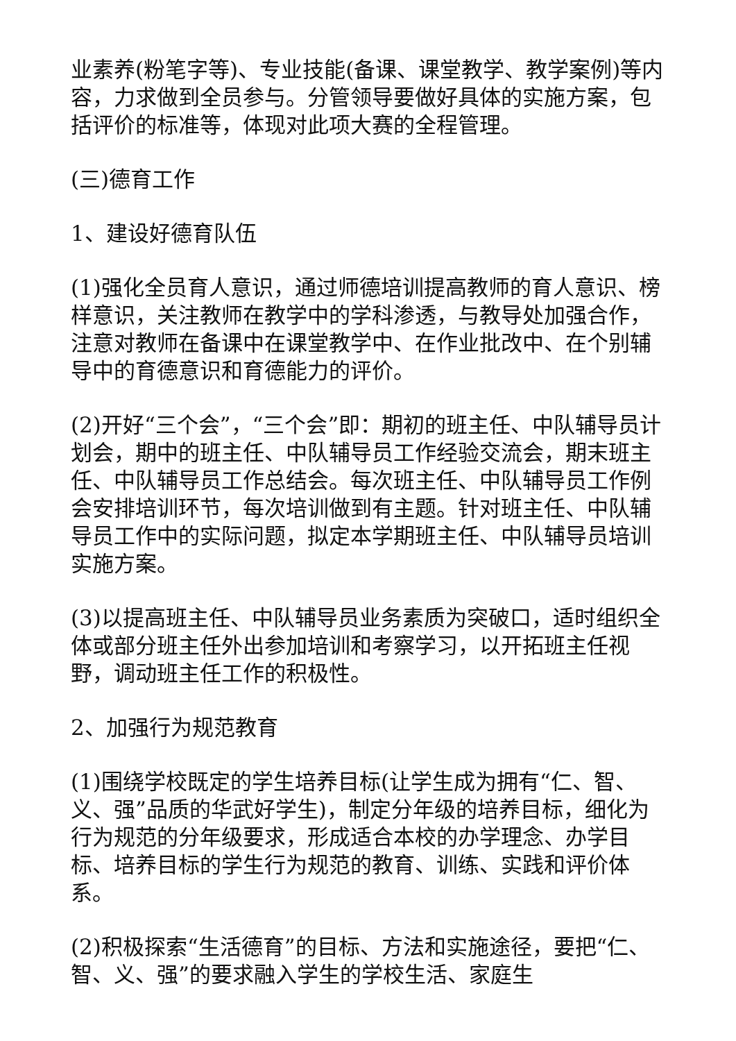业素养(粉笔字等)、专业技能(备课、课堂教学、教学案例)等内容，力求做到全员参与。分管领导要做好具体的实施方案，包括评价的标准等，体现对此项大赛的全程管理。
(三)德育工作
1、建设好德育队伍
(1)强化全员育人意识，通过师德培训提高教师的育人意识、榜样意识，关注教师在教学中的学科渗透，与教导处加强合作，注意对教师在备课中在课堂教学中、在作业批改中、在个别辅导中的育德意识和育德能力的评价。
(2)开好“三个会”，“三个会”即：期初的班主任、中队辅导员计划会，期中的班主任、中队辅导员工作经验交流会，期末班主任、中队辅导员工作总结会。每次班主任、中队辅导员工作例会安排培训环节，每次培训做到有主题。针对班主任、中队辅导员工作中的实际问题，拟定本学期班主任、中队辅导员培训实施方案。
(3)以提高班主任、中队辅导员业务素质为突破口，适时组织全体或部分班主任外出参加培训和考察学习，以开拓班主任视野，调动班主任工作的积极性。
2、加强行为规范教育
(1)围绕学校既定的学生培养目标(让学生成为拥有“仁、智、义、强”品质的华武好学生)，制定分年级的培养目标，细化为行为规范的分年级要求，形成适合本校的办学理念、办学目标、培养目标的学生行为规范的教育、训练、实践和评价体系。
(2)积极探索“生活德育”的目标、方法和实施途径，要把“仁、智、义、强”的要求融入学生的学校生活、家庭生